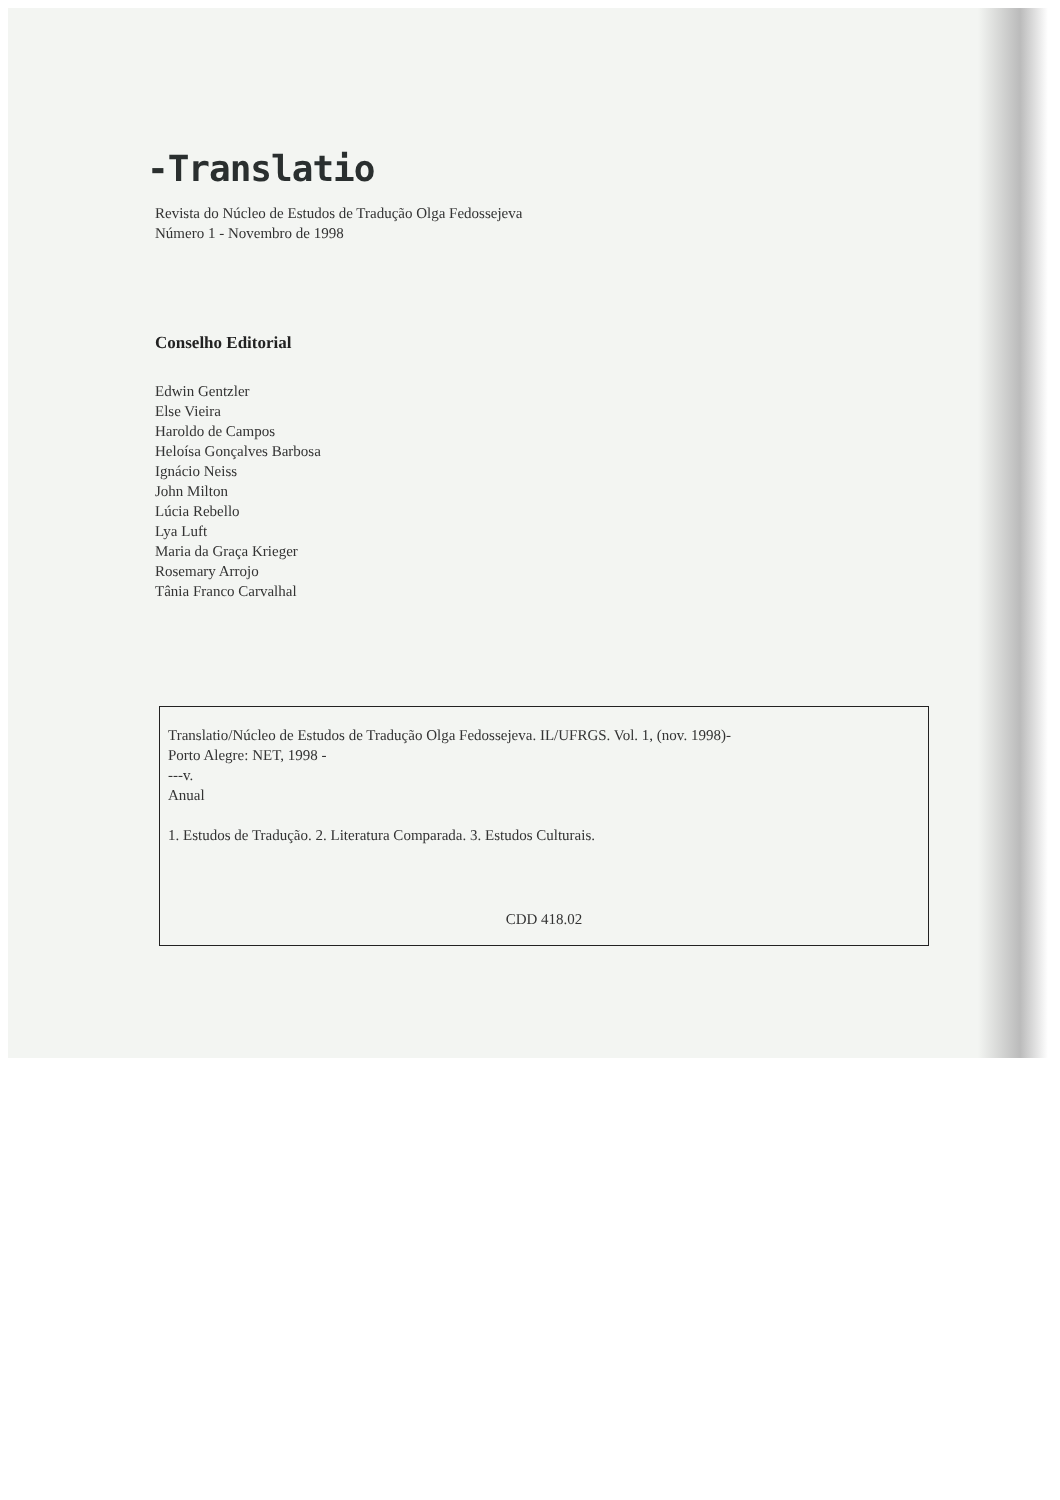-Translatio
Revista do Núcleo de Estudos de Tradução Olga Fedossejeva
Número 1 - Novembro de 1998
Conselho Editorial
Edwin Gentzler
Else Vieira
Haroldo de Campos
Heloísa Gonçalves Barbosa
Ignácio Neiss
John Milton
Lúcia Rebello
Lya Luft
Maria da Graça Krieger
Rosemary Arrojo
Tânia Franco Carvalhal
Translatio/Núcleo de Estudos de Tradução Olga Fedossejeva. IL/UFRGS. Vol. 1, (nov. 1998)-
Porto Alegre: NET, 1998 -
---v.
Anual
1. Estudos de Tradução. 2. Literatura Comparada. 3. Estudos Culturais.
CDD 418.02